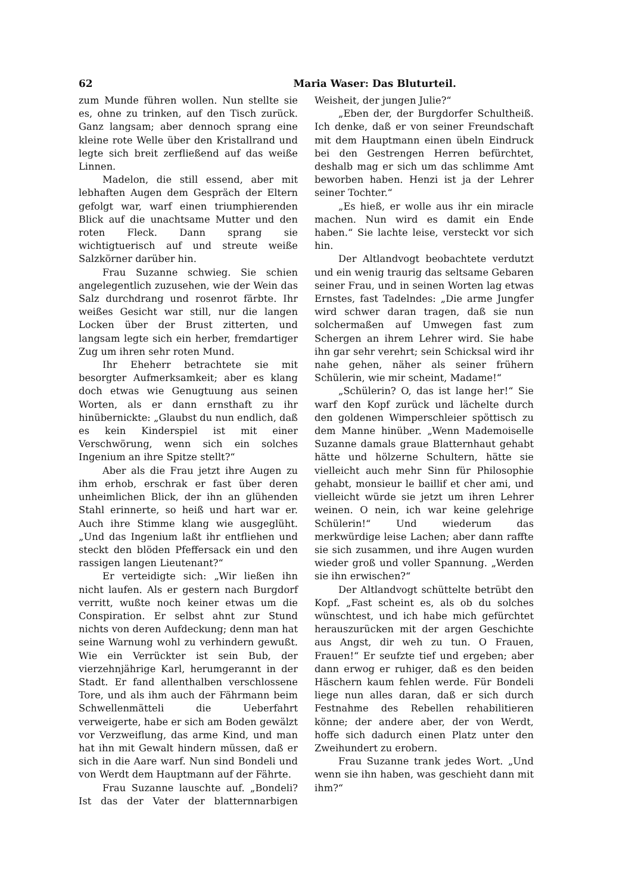62 Maria Waser: Das Bluturteil.
zum Munde führen wollen. Nun stellte sie es, ohne zu trinken, auf den Tisch zurück. Ganz langsam; aber dennoch sprang eine kleine rote Welle über den Kristallrand und legte sich breit zerfließend auf das weiße Linnen.
Madelon, die still essend, aber mit lebhaften Augen dem Gespräch der Eltern gefolgt war, warf einen triumphierenden Blick auf die unachtsame Mutter und den roten Fleck. Dann sprang sie wichtigtuerisch auf und streute weiße Salzkörner darüber hin.
Frau Suzanne schwieg. Sie schien angelegentlich zuzusehen, wie der Wein das Salz durchdrang und rosenrot färbte. Ihr weißes Gesicht war still, nur die langen Locken über der Brust zitterten, und langsam legte sich ein herber, fremdartiger Zug um ihren sehr roten Mund.
Ihr Eheherr betrachtete sie mit besorgter Aufmerksamkeit; aber es klang doch etwas wie Genugtuung aus seinen Worten, als er dann ernsthaft zu ihr hinübernickte: „Glaubst du nun endlich, daß es kein Kinderspiel ist mit einer Verschwörung, wenn sich ein solches Ingenium an ihre Spitze stellt?“
Aber als die Frau jetzt ihre Augen zu ihm erhob, erschrak er fast über deren unheimlichen Blick, der ihn an glühenden Stahl erinnerte, so heiß und hart war er. Auch ihre Stimme klang wie ausgeglüht. „Und das Ingenium laßt ihr entfliehen und steckt den blöden Pfeffersack ein und den rassigen langen Lieutenant?“
Er verteidigte sich: „Wir ließen ihn nicht laufen. Als er gestern nach Burgdorf verritt, wußte noch keiner etwas um die Conspiration. Er selbst ahnt zur Stund nichts von deren Aufdeckung; denn man hat seine Warnung wohl zu verhindern gewußt. Wie ein Verrückter ist sein Bub, der vierzehnjährige Karl, herumgerannt in der Stadt. Er fand allenthalben verschlossene Tore, und als ihm auch der Fährmann beim Schwellenmätteli die Ueberfahrt verweigerte, habe er sich am Boden gewälzt vor Verzweiflung, das arme Kind, und man hat ihn mit Gewalt hindern müssen, daß er sich in die Aare warf. Nun sind Bondeli und von Werdt dem Hauptmann auf der Fährte.
Frau Suzanne lauschte auf. „Bondeli? Ist das der Vater der blatternnarbigen Weisheit, der jungen Julie?“
„Eben der, der Burgdorfer Schultheiß. Ich denke, daß er von seiner Freundschaft mit dem Hauptmann einen übeln Eindruck bei den Gestrengen Herren befürchtet, deshalb mag er sich um das schlimme Amt beworben haben. Henzi ist ja der Lehrer seiner Tochter.“
„Es hieß, er wolle aus ihr ein miracle machen. Nun wird es damit ein Ende haben.“ Sie lachte leise, versteckt vor sich hin.
Der Altlandvogt beobachtete verdutzt und ein wenig traurig das seltsame Gebaren seiner Frau, und in seinen Worten lag etwas Ernstes, fast Tadelndes: „Die arme Jungfer wird schwer daran tragen, daß sie nun solchermaßen auf Umwegen fast zum Schergen an ihrem Lehrer wird. Sie habe ihn gar sehr verehrt; sein Schicksal wird ihr nahe gehen, näher als seiner frühern Schülerin, wie mir scheint, Madame!“
„Schülerin? O, das ist lange her!“ Sie warf den Kopf zurück und lächelte durch den goldenen Wimperschleier spöttisch zu dem Manne hinüber. „Wenn Mademoiselle Suzanne damals graue Blatternhaut gehabt hätte und hölzerne Schultern, hätte sie vielleicht auch mehr Sinn für Philosophie gehabt, monsieur le baillif et cher ami, und vielleicht würde sie jetzt um ihren Lehrer weinen. O nein, ich war keine gelehrige Schülerin!“ Und wiederum das merkwürdige leise Lachen; aber dann raffte sie sich zusammen, und ihre Augen wurden wieder groß und voller Spannung. „Werden sie ihn erwischen?“
Der Altlandvogt schüttelte betrübt den Kopf. „Fast scheint es, als ob du solches wünschtest, und ich habe mich gefürchtet herauszurücken mit der argen Geschichte aus Angst, dir weh zu tun. O Frauen, Frauen!“ Er seufzte tief und ergeben; aber dann erwog er ruhiger, daß es den beiden Häschern kaum fehlen werde. Für Bondeli liege nun alles daran, daß er sich durch Festnahme des Rebellen rehabilitieren könne; der andere aber, der von Werdt, hoffe sich dadurch einen Platz unter den Zweihundert zu erobern.
Frau Suzanne trank jedes Wort. „Und wenn sie ihn haben, was geschieht dann mit ihm?“